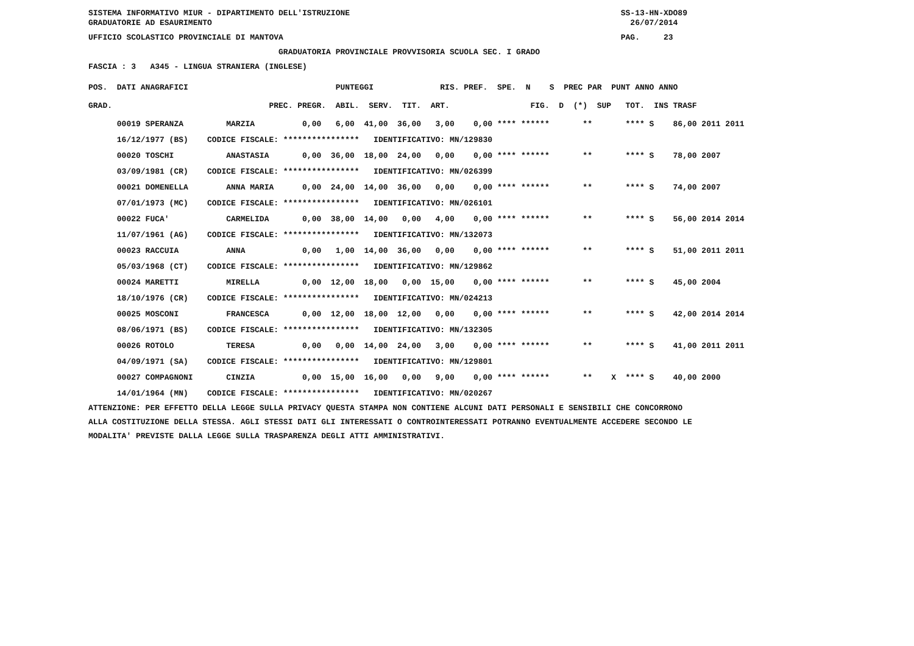SISTEMA INFORMATIVO MIUR - DIPARTIMENTO DELL'ISTRUZIONE SS-13-HN-XDO89
GRADUATORIE AD ESAURIMENTO 26/07/2014
UFFICIO SCOLASTICO PROVINCIALE DI MANTOVA PAG. 23
GRADUATORIA PROVINCIALE PROVVISORIA SCUOLA SEC. I GRADO
FASCIA : 3 A345 - LINGUA STRANIERA (INGLESE)
| POS. DATI ANAGRAFICI PUNTEGGI RIS. PREF. SPE. N S PREC PAR PUNT ANNO ANNO |
| --- |
| GRAD. PREC. PREGR. ABIL. SERV. TIT. ART. FIG. D (*) SUP TOT. INS TRASF |
| 00019 SPERANZA MARZIA 0,00 6,00 41,00 36,00 3,00 0,00 **** ****** ** **** S 86,00 2011 2011 |
| 16/12/1977 (BS) CODICE FISCALE: **************** IDENTIFICATIVO: MN/129830 |
| 00020 TOSCHI ANASTASIA 0,00 36,00 18,00 24,00 0,00 0,00 **** ****** ** **** S 78,00 2007 |
| 03/09/1981 (CR) CODICE FISCALE: **************** IDENTIFICATIVO: MN/026399 |
| 00021 DOMENELLA ANNA MARIA 0,00 24,00 14,00 36,00 0,00 0,00 **** ****** ** **** S 74,00 2007 |
| 07/01/1973 (MC) CODICE FISCALE: **************** IDENTIFICATIVO: MN/026101 |
| 00022 FUCA' CARMELIDA 0,00 38,00 14,00 0,00 4,00 0,00 **** ****** ** **** S 56,00 2014 2014 |
| 11/07/1961 (AG) CODICE FISCALE: **************** IDENTIFICATIVO: MN/132073 |
| 00023 RACCUIA ANNA 0,00 1,00 14,00 36,00 0,00 0,00 **** ****** ** **** S 51,00 2011 2011 |
| 05/03/1968 (CT) CODICE FISCALE: **************** IDENTIFICATIVO: MN/129862 |
| 00024 MARETTI MIRELLA 0,00 12,00 18,00 0,00 15,00 0,00 **** ****** ** **** S 45,00 2004 |
| 18/10/1976 (CR) CODICE FISCALE: **************** IDENTIFICATIVO: MN/024213 |
| 00025 MOSCONI FRANCESCA 0,00 12,00 18,00 12,00 0,00 0,00 **** ****** ** **** S 42,00 2014 2014 |
| 08/06/1971 (BS) CODICE FISCALE: **************** IDENTIFICATIVO: MN/132305 |
| 00026 ROTOLO TERESA 0,00 0,00 14,00 24,00 3,00 0,00 **** ****** ** **** S 41,00 2011 2011 |
| 04/09/1971 (SA) CODICE FISCALE: **************** IDENTIFICATIVO: MN/129801 |
| 00027 COMPAGNONI CINZIA 0,00 15,00 16,00 0,00 9,00 0,00 **** ****** ** X **** S 40,00 2000 |
| 14/01/1964 (MN) CODICE FISCALE: **************** IDENTIFICATIVO: MN/020267 |
ATTENZIONE: PER EFFETTO DELLA LEGGE SULLA PRIVACY QUESTA STAMPA NON CONTIENE ALCUNI DATI PERSONALI E SENSIBILI CHE CONCORRONO ALLA COSTITUZIONE DELLA STESSA. AGLI STESSI DATI GLI INTERESSATI O CONTROINTERESSATI POTRANNO EVENTUALMENTE ACCEDERE SECONDO LE MODALITA' PREVISTE DALLA LEGGE SULLA TRASPARENZA DEGLI ATTI AMMINISTRATIVI.